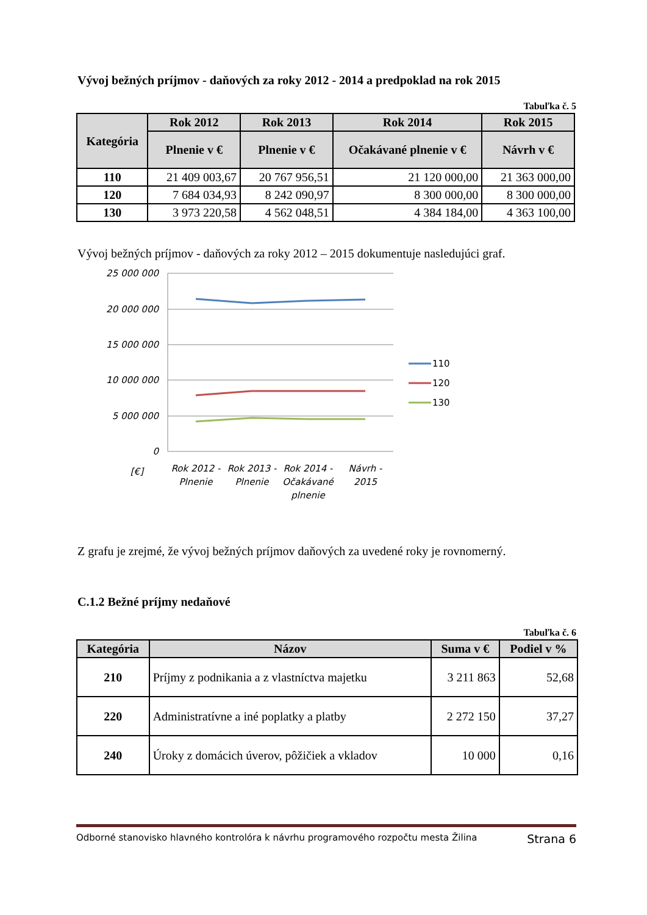Vývoj bežných príjmov - daňových za roky 2012 - 2014 a predpoklad na rok 2015
Tabuľka č. 5
| Kategória | Rok 2012 | Rok 2013 | Rok 2014 | Rok 2015 |
| --- | --- | --- | --- | --- |
| | Plnenie v € | Plnenie v € | Očakávané plnenie v € | Návrh v € |
| 110 | 21 409 003,67 | 20 767 956,51 | 21 120 000,00 | 21 363 000,00 |
| 120 | 7 684 034,93 | 8 242 090,97 | 8 300 000,00 | 8 300 000,00 |
| 130 | 3 973 220,58 | 4 562 048,51 | 4 384 184,00 | 4 363 100,00 |
Vývoj bežných príjmov - daňových za roky 2012 – 2015 dokumentuje nasledujúci graf.
25 000 000
20 000 000
15 000 000
10 000 000
5 000 000
0
[€]
Rok 2012 -
Plnenie
Rok 2013 -
Plnenie
Rok 2014 -
Očakávané
plnenie
Návrh -
2015
110
120
130
Z grafu je zrejmé, že vývoj bežných príjmov daňových za uvedené roky je rovnomerný.
C.1.2 Bežné príjmy nedaňové
Tabuľka č. 6
| Kategória | Názov | Suma v € | Podiel v % |
| --- | --- | --- | --- |
| 210 | Príjmy z podnikania a z vlastníctva majetku | 3 211 863 | 52,68 |
| 220 | Administratívne a iné poplatky a platby | 2 272 150 | 37,27 |
| 240 | Úroky z domácich úverov, pôžičiek a vkladov | 10 000 | 0,16 |
Odborné stanovisko hlavného kontrolóra k návrhu programového rozpočtu mesta Žilina Strana 6